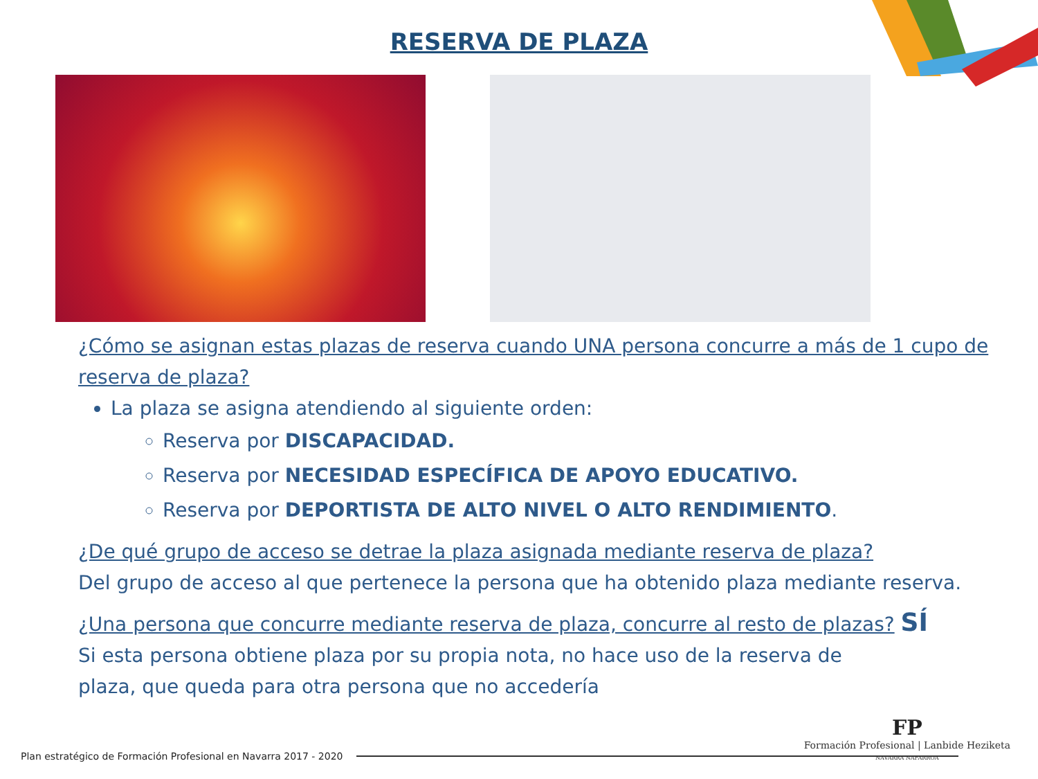RESERVA DE PLAZA
¿Cómo se asignan estas plazas de reserva cuando UNA persona concurre a más de 1 cupo de reserva de plaza?
La plaza se asigna atendiendo al siguiente orden:
Reserva por DISCAPACIDAD.
Reserva por NECESIDAD ESPECÍFICA DE APOYO EDUCATIVO.
Reserva por DEPORTISTA DE ALTO NIVEL O ALTO RENDIMIENTO.
¿De qué grupo de acceso se detrae la plaza asignada mediante reserva de plaza?
Del grupo de acceso al que pertenece la persona que ha obtenido plaza mediante reserva.
¿Una persona que concurre mediante reserva de plaza, concurre al resto de plazas? SÍ
Si esta persona obtiene plaza por su propia nota, no hace uso de la reserva de plaza, que queda para otra persona que no accedería
Plan estratégico de Formación Profesional en Navarra 2017 - 2020
FP
Formación Profesional | Lanbide Heziketa
NAVARRA NAFARROA